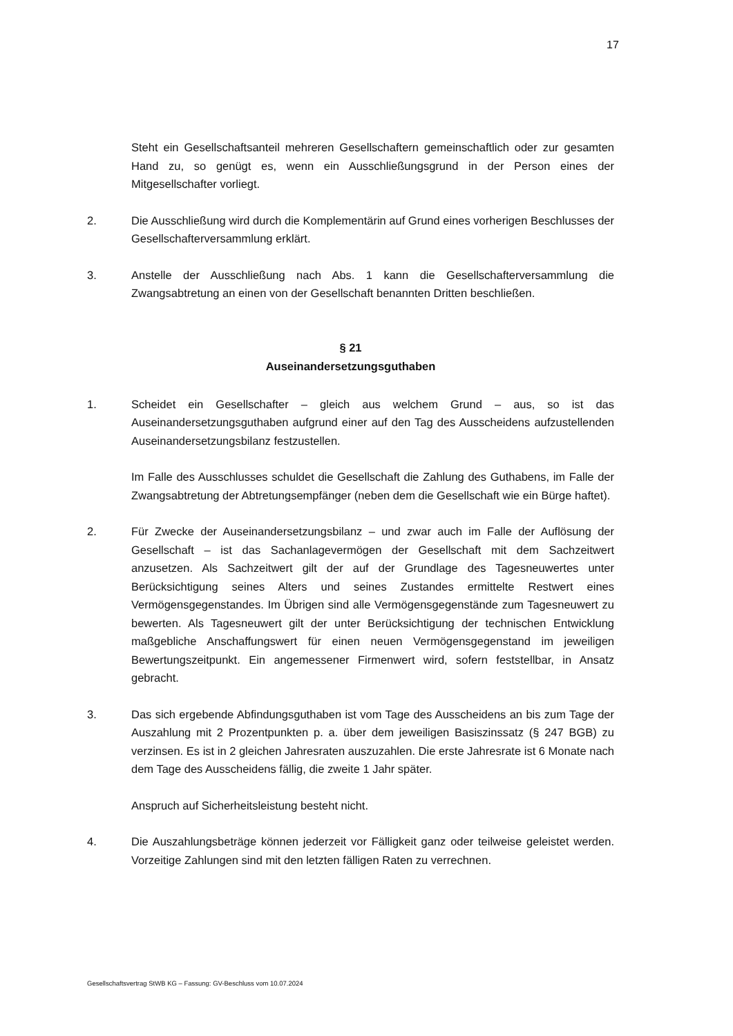17
Steht ein Gesellschaftsanteil mehreren Gesellschaftern gemeinschaftlich oder zur gesamten Hand zu, so genügt es, wenn ein Ausschließungsgrund in der Person eines der Mitgesellschafter vorliegt.
2. Die Ausschließung wird durch die Komplementärin auf Grund eines vorherigen Beschlusses der Gesellschafterversammlung erklärt.
3. Anstelle der Ausschließung nach Abs. 1 kann die Gesellschafterversammlung die Zwangsabtretung an einen von der Gesellschaft benannten Dritten beschließen.
§ 21
Auseinandersetzungsguthaben
1. Scheidet ein Gesellschafter – gleich aus welchem Grund – aus, so ist das Auseinandersetzungsguthaben aufgrund einer auf den Tag des Ausscheidens aufzustellenden Auseinandersetzungsbilanz festzustellen.
Im Falle des Ausschlusses schuldet die Gesellschaft die Zahlung des Guthabens, im Falle der Zwangsabtretung der Abtretungsempfänger (neben dem die Gesellschaft wie ein Bürge haftet).
2. Für Zwecke der Auseinandersetzungsbilanz – und zwar auch im Falle der Auflösung der Gesellschaft – ist das Sachanlagevermögen der Gesellschaft mit dem Sachzeitwert anzusetzen. Als Sachzeitwert gilt der auf der Grundlage des Tagesneuwertes unter Berücksichtigung seines Alters und seines Zustandes ermittelte Restwert eines Vermögensgegenstandes. Im Übrigen sind alle Vermögensgegenstände zum Tagesneuwert zu bewerten. Als Tagesneuwert gilt der unter Berücksichtigung der technischen Entwicklung maßgebliche Anschaffungswert für einen neuen Vermögensgegenstand im jeweiligen Bewertungszeitpunkt. Ein angemessener Firmenwert wird, sofern feststellbar, in Ansatz gebracht.
3. Das sich ergebende Abfindungsguthaben ist vom Tage des Ausscheidens an bis zum Tage der Auszahlung mit 2 Prozentpunkten p. a. über dem jeweiligen Basiszinssatz (§ 247 BGB) zu verzinsen. Es ist in 2 gleichen Jahresraten auszuzahlen. Die erste Jahresrate ist 6 Monate nach dem Tage des Ausscheidens fällig, die zweite 1 Jahr später.
Anspruch auf Sicherheitsleistung besteht nicht.
4. Die Auszahlungsbeträge können jederzeit vor Fälligkeit ganz oder teilweise geleistet werden. Vorzeitige Zahlungen sind mit den letzten fälligen Raten zu verrechnen.
Gesellschaftsvertrag StWB KG – Fassung: GV-Beschluss vom 10.07.2024